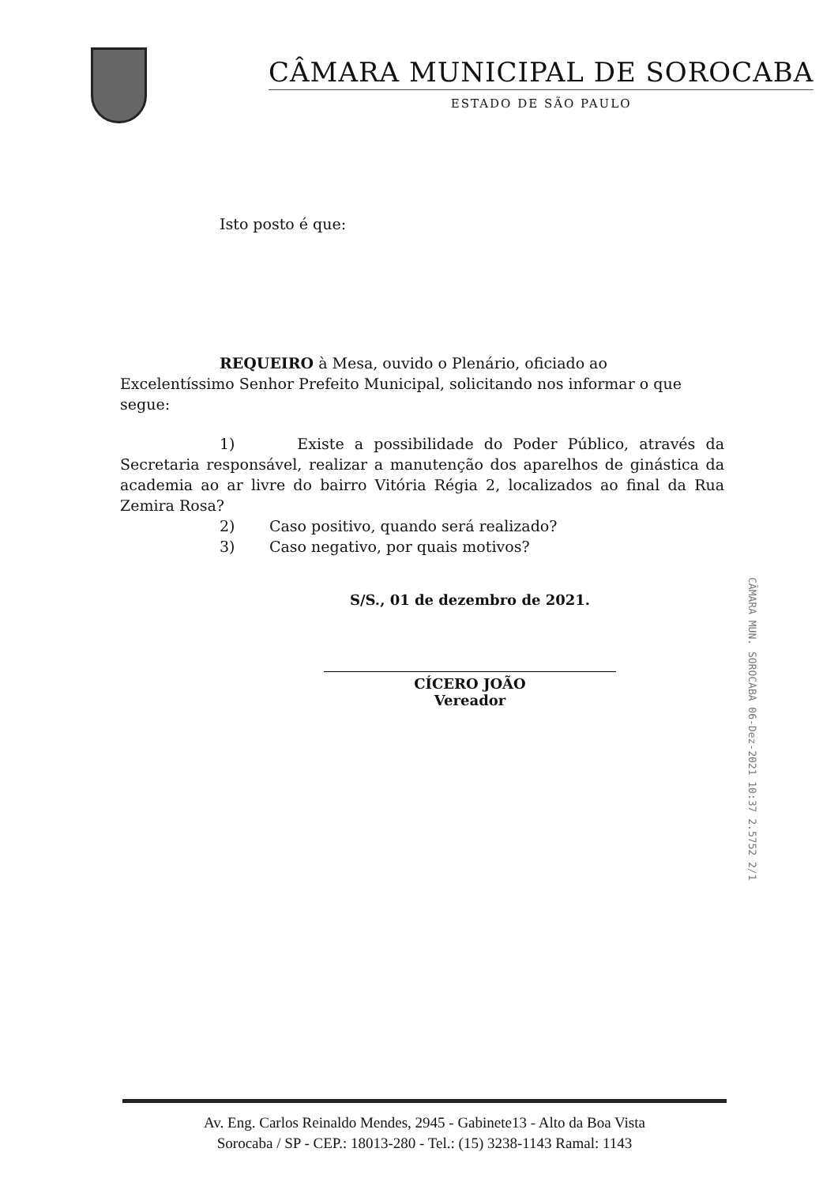CÂMARA MUNICIPAL DE SOROCABA
ESTADO DE SÃO PAULO
Isto posto é que:
REQUEIRO à Mesa, ouvido o Plenário, oficiado ao Excelentíssimo Senhor Prefeito Municipal, solicitando nos informar o que segue:
1) Existe a possibilidade do Poder Público, através da Secretaria responsável, realizar a manutenção dos aparelhos de ginástica da academia ao ar livre do bairro Vitória Régia 2, localizados ao final da Rua Zemira Rosa?
2) Caso positivo, quando será realizado?
3) Caso negativo, por quais motivos?
S/S., 01 de dezembro de 2021.
CÍCERO JOÃO
Vereador
CÂMARA MUN. SOROCABA 06-Dez-2021 10:37 2.5752 2/1
Av. Eng. Carlos Reinaldo Mendes, 2945 - Gabinete13 - Alto da Boa Vista
Sorocaba / SP - CEP.: 18013-280 - Tel.: (15) 3238-1143 Ramal: 1143